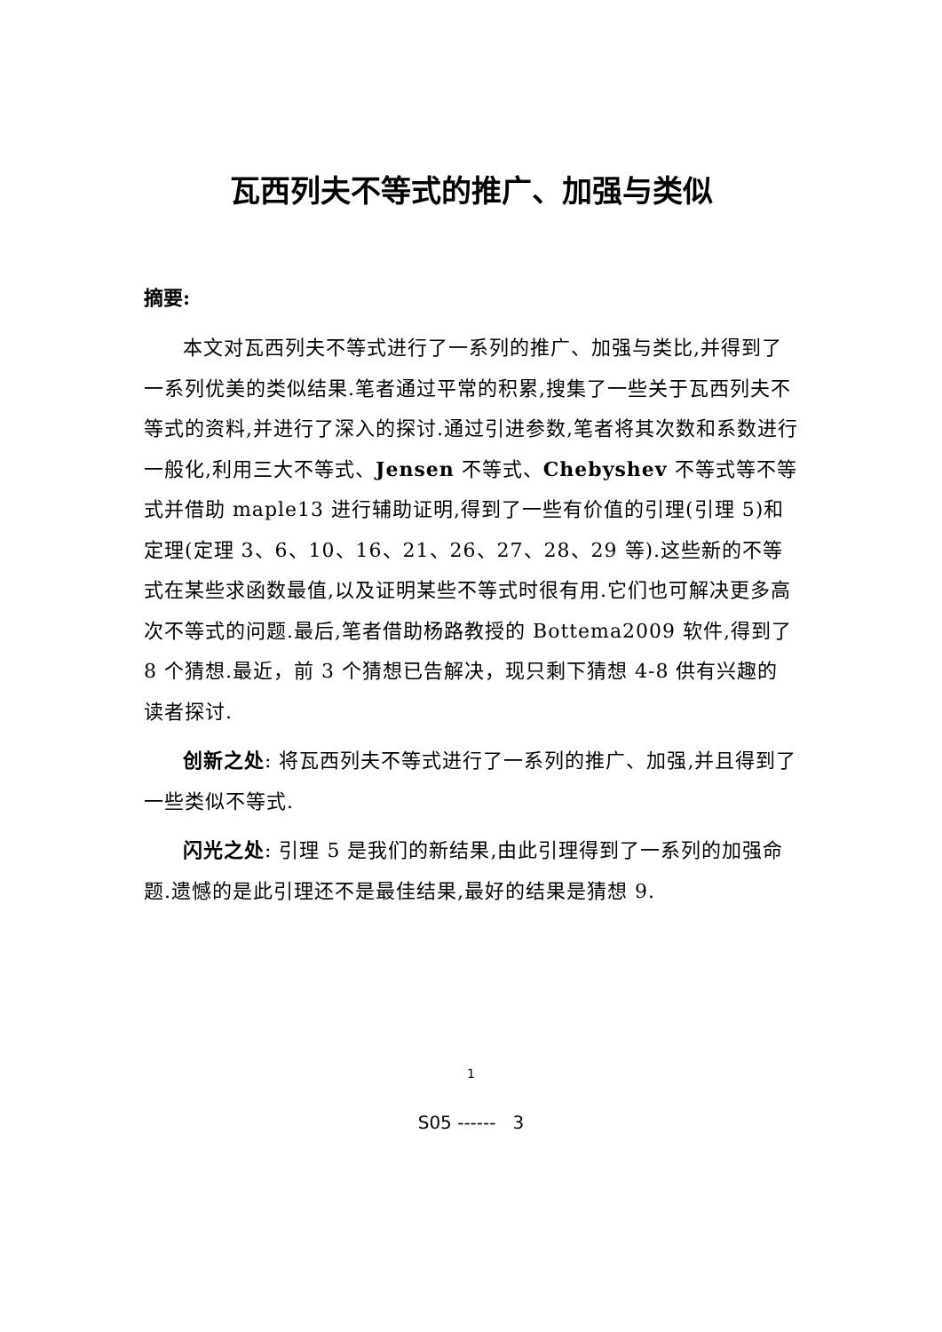瓦西列夫不等式的推广、加强与类似
摘要:
本文对瓦西列夫不等式进行了一系列的推广、加强与类比,并得到了一系列优美的类似结果.笔者通过平常的积累,搜集了一些关于瓦西列夫不等式的资料,并进行了深入的探讨.通过引进参数,笔者将其次数和系数进行一般化,利用三大不等式、Jensen 不等式、Chebyshev 不等式等不等式并借助 maple13 进行辅助证明,得到了一些有价值的引理(引理 5)和定理(定理 3、6、10、16、21、26、27、28、29 等).这些新的不等式在某些求函数最值,以及证明某些不等式时很有用.它们也可解决更多高次不等式的问题.最后,笔者借助杨路教授的 Bottema2009 软件,得到了 8 个猜想.最近，前 3 个猜想已告解决，现只剩下猜想 4-8 供有兴趣的读者探讨.
创新之处: 将瓦西列夫不等式进行了一系列的推广、加强,并且得到了一些类似不等式.
闪光之处: 引理 5 是我们的新结果,由此引理得到了一系列的加强命题.遗憾的是此引理还不是最佳结果,最好的结果是猜想 9.
1
S05 ------ 3